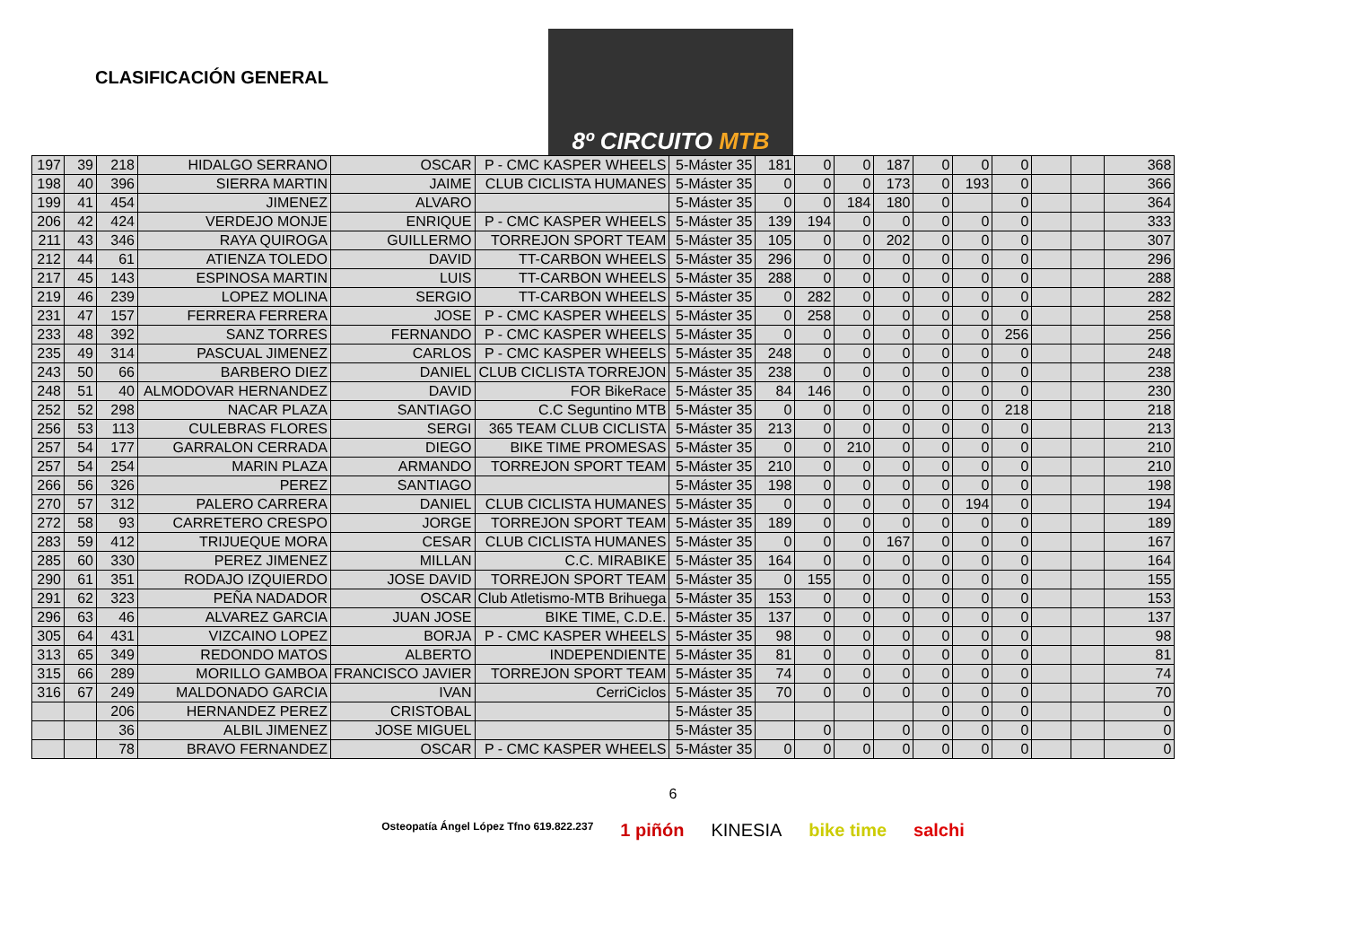CLASIFICACIÓN GENERAL
8º CIRCUITO MTB
| 197 | 39 | 218 | HIDALGO SERRANO | OSCAR | P - CMC KASPER WHEELS | 5-Máster 35 | 181 | 0 | 0 | 187 | 0 | 0 | 0 | | | 368 |
| 198 | 40 | 396 | SIERRA MARTIN | JAIME | CLUB CICLISTA HUMANES | 5-Máster 35 | 0 | 0 | 0 | 173 | 0 | 193 | 0 | | | 366 |
| 199 | 41 | 454 | JIMENEZ | ALVARO | | 5-Máster 35 | 0 | 0 | 184 | 180 | 0 | | 0 | | | 364 |
| 206 | 42 | 424 | VERDEJO MONJE | ENRIQUE | P - CMC KASPER WHEELS | 5-Máster 35 | 139 | 194 | 0 | 0 | 0 | 0 | 0 | | | 333 |
| 211 | 43 | 346 | RAYA QUIROGA | GUILLERMO | TORREJON SPORT TEAM | 5-Máster 35 | 105 | 0 | 0 | 202 | 0 | 0 | 0 | | | 307 |
| 212 | 44 | 61 | ATIENZA TOLEDO | DAVID | TT-CARBON WHEELS | 5-Máster 35 | 296 | 0 | 0 | 0 | 0 | 0 | 0 | | | 296 |
| 217 | 45 | 143 | ESPINOSA MARTIN | LUIS | TT-CARBON WHEELS | 5-Máster 35 | 288 | 0 | 0 | 0 | 0 | 0 | 0 | | | 288 |
| 219 | 46 | 239 | LOPEZ MOLINA | SERGIO | TT-CARBON WHEELS | 5-Máster 35 | 0 | 282 | 0 | 0 | 0 | 0 | 0 | | | 282 |
| 231 | 47 | 157 | FERRERA FERRERA | JOSE | P - CMC KASPER WHEELS | 5-Máster 35 | 0 | 258 | 0 | 0 | 0 | 0 | 0 | | | 258 |
| 233 | 48 | 392 | SANZ TORRES | FERNANDO | P - CMC KASPER WHEELS | 5-Máster 35 | 0 | 0 | 0 | 0 | 0 | 0 | 256 | | | 256 |
| 235 | 49 | 314 | PASCUAL JIMENEZ | CARLOS | P - CMC KASPER WHEELS | 5-Máster 35 | 248 | 0 | 0 | 0 | 0 | 0 | 0 | | | 248 |
| 243 | 50 | 66 | BARBERO DIEZ | DANIEL | CLUB CICLISTA TORREJON | 5-Máster 35 | 238 | 0 | 0 | 0 | 0 | 0 | 0 | | | 238 |
| 248 | 51 | 40 | ALMODOVAR HERNANDEZ | DAVID | FOR BikeRace | 5-Máster 35 | 84 | 146 | 0 | 0 | 0 | 0 | 0 | | | 230 |
| 252 | 52 | 298 | NACAR PLAZA | SANTIAGO | C.C Seguntino MTB | 5-Máster 35 | 0 | 0 | 0 | 0 | 0 | 0 | 218 | | | 218 |
| 256 | 53 | 113 | CULEBRAS FLORES | SERGI | 365 TEAM CLUB CICLISTA | 5-Máster 35 | 213 | 0 | 0 | 0 | 0 | 0 | 0 | | | 213 |
| 257 | 54 | 177 | GARRALON CERRADA | DIEGO | BIKE TIME PROMESAS | 5-Máster 35 | 0 | 0 | 210 | 0 | 0 | 0 | 0 | | | 210 |
| 257 | 54 | 254 | MARIN PLAZA | ARMANDO | TORREJON SPORT TEAM | 5-Máster 35 | 210 | 0 | 0 | 0 | 0 | 0 | 0 | | | 210 |
| 266 | 56 | 326 | PEREZ | SANTIAGO | | 5-Máster 35 | 198 | 0 | 0 | 0 | 0 | 0 | 0 | | | 198 |
| 270 | 57 | 312 | PALERO CARRERA | DANIEL | CLUB CICLISTA HUMANES | 5-Máster 35 | 0 | 0 | 0 | 0 | 0 | 194 | 0 | | | 194 |
| 272 | 58 | 93 | CARRETERO CRESPO | JORGE | TORREJON SPORT TEAM | 5-Máster 35 | 189 | 0 | 0 | 0 | 0 | 0 | 0 | | | 189 |
| 283 | 59 | 412 | TRIJUEQUE MORA | CESAR | CLUB CICLISTA HUMANES | 5-Máster 35 | 0 | 0 | 0 | 167 | 0 | 0 | 0 | | | 167 |
| 285 | 60 | 330 | PEREZ JIMENEZ | MILLAN | C.C. MIRABIKE | 5-Máster 35 | 164 | 0 | 0 | 0 | 0 | 0 | 0 | | | 164 |
| 290 | 61 | 351 | RODAJO IZQUIERDO | JOSE DAVID | TORREJON SPORT TEAM | 5-Máster 35 | 0 | 155 | 0 | 0 | 0 | 0 | 0 | | | 155 |
| 291 | 62 | 323 | PEÑA NADADOR | OSCAR | Club Atletismo-MTB Brihuega | 5-Máster 35 | 153 | 0 | 0 | 0 | 0 | 0 | 0 | | | 153 |
| 296 | 63 | 46 | ALVAREZ GARCIA | JUAN JOSE | BIKE TIME, C.D.E. | 5-Máster 35 | 137 | 0 | 0 | 0 | 0 | 0 | 0 | | | 137 |
| 305 | 64 | 431 | VIZCAINO LOPEZ | BORJA | P - CMC KASPER WHEELS | 5-Máster 35 | 98 | 0 | 0 | 0 | 0 | 0 | 0 | | | 98 |
| 313 | 65 | 349 | REDONDO MATOS | ALBERTO | INDEPENDIENTE | 5-Máster 35 | 81 | 0 | 0 | 0 | 0 | 0 | 0 | | | 81 |
| 315 | 66 | 289 | MORILLO GAMBOA | FRANCISCO JAVIER | TORREJON SPORT TEAM | 5-Máster 35 | 74 | 0 | 0 | 0 | 0 | 0 | 0 | | | 74 |
| 316 | 67 | 249 | MALDONADO GARCIA | IVAN | CerriCiclos | 5-Máster 35 | 70 | 0 | 0 | 0 | 0 | 0 | 0 | | | 70 |
| | | 206 | HERNANDEZ PEREZ | CRISTOBAL | | 5-Máster 35 | | | | | 0 | 0 | 0 | | | 0 |
| | | 36 | ALBIL JIMENEZ | JOSE MIGUEL | | 5-Máster 35 | | 0 | | 0 | 0 | 0 | 0 | | | 0 |
| | | 78 | BRAVO FERNANDEZ | OSCAR | P - CMC KASPER WHEELS | 5-Máster 35 | 0 | 0 | 0 | 0 | 0 | 0 | 0 | | | 0 |
6
Osteopatía Ángel López Tfno 619.822.237 1 piñón KINESIA bike time salchi